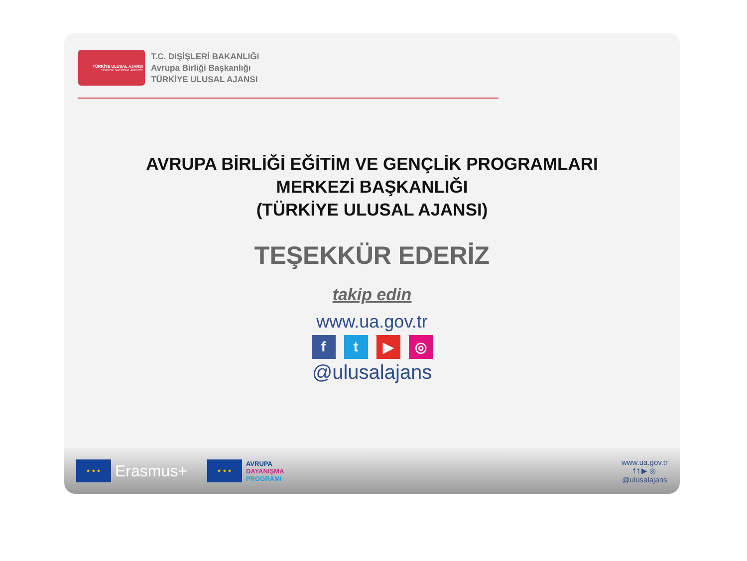TÜRKİYE ULUSAL AJANSI
TURKISH NATIONAL AGENCY
T.C. DIŞİŞLERİ BAKANLIĞI
Avrupa Birliği Başkanlığı
TÜRKİYE ULUSAL AJANSI
AVRUPA BİRLİĞİ EĞİTİM VE GENÇLİK PROGRAMLARI
MERKEZİ BAŞKANLIĞI
(TÜRKİYE ULUSAL AJANSI)
TEŞEKKÜR EDERİZ
takip edin
www.ua.gov.tr
ft ▶ ◎
@ulusalajans
★ ★ ★
Erasmus+
★ ★ ★
AVRUPA
DAYANIŞMA
PROGRAMI
www.ua.gov.tr
f t ▶ ◎
@ulusalajans